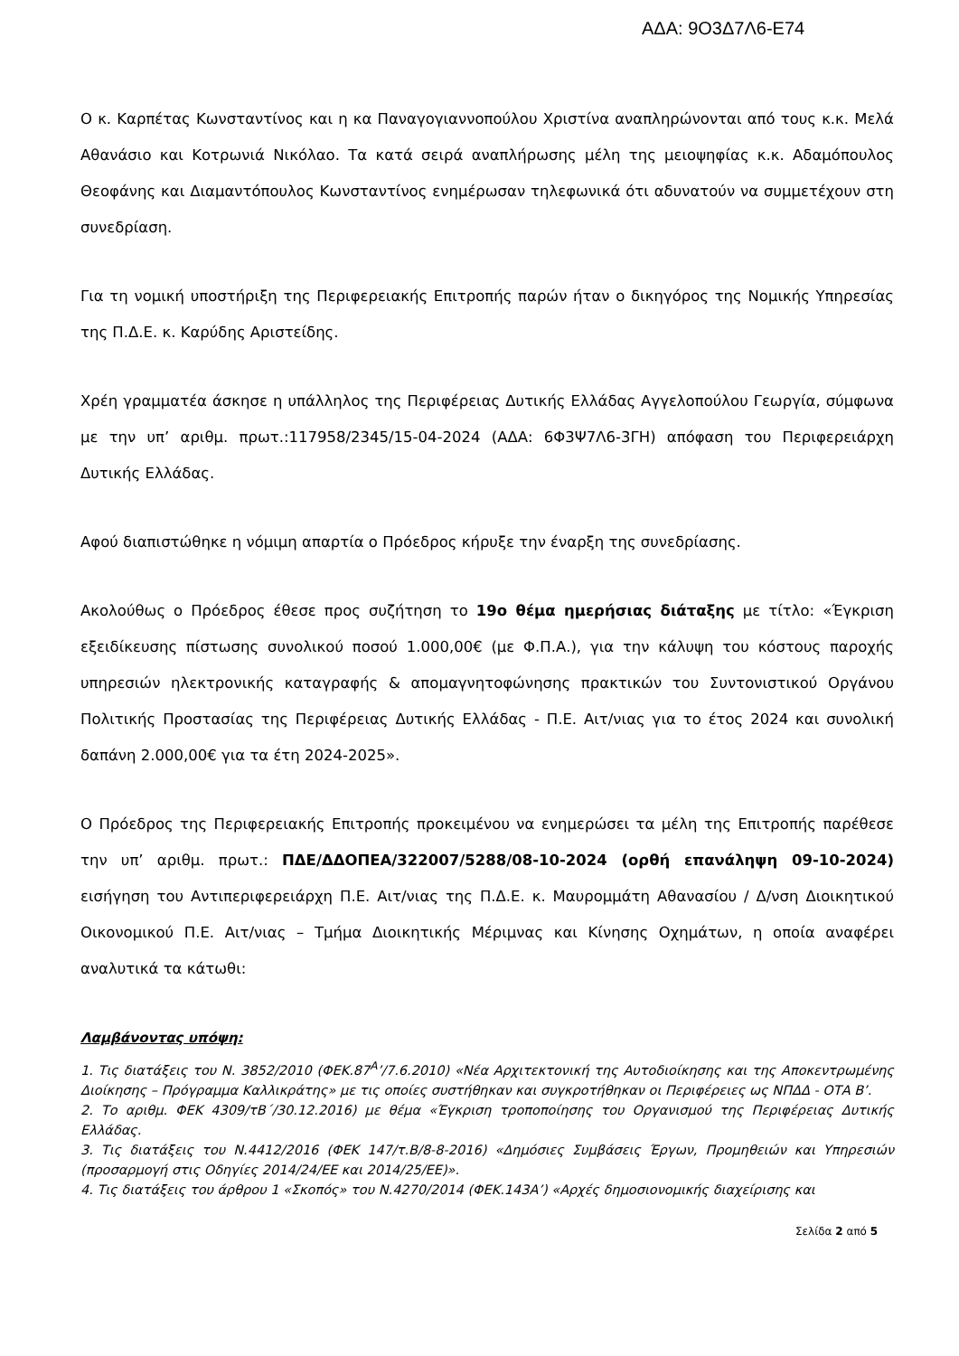ΑΔΑ: 9Ο3Δ7Λ6-Ε74
Ο κ. Καρπέτας Κωνσταντίνος και η κα Παναγογιαννοπούλου Χριστίνα αναπληρώνονται από τους κ.κ. Μελά Αθανάσιο και Κοτρωνιά Νικόλαο. Τα κατά σειρά αναπλήρωσης μέλη της μειοψηφίας κ.κ. Αδαμόπουλος Θεοφάνης και Διαμαντόπουλος Κωνσταντίνος ενημέρωσαν τηλεφωνικά ότι αδυνατούν να συμμετέχουν στη συνεδρίαση.
Για τη νομική υποστήριξη της Περιφερειακής Επιτροπής παρών ήταν ο δικηγόρος της Νομικής Υπηρεσίας της Π.Δ.Ε. κ. Καρύδης Αριστείδης.
Χρέη γραμματέα άσκησε η υπάλληλος της Περιφέρειας Δυτικής Ελλάδας Αγγελοπούλου Γεωργία, σύμφωνα με την υπ’ αριθμ. πρωτ.:117958/2345/15-04-2024 (ΑΔΑ: 6Φ3Ψ7Λ6-3ΓΗ) απόφαση του Περιφερειάρχη Δυτικής Ελλάδας.
Αφού διαπιστώθηκε η νόμιμη απαρτία ο Πρόεδρος κήρυξε την έναρξη της συνεδρίασης.
Ακολούθως ο Πρόεδρος έθεσε προς συζήτηση το 19ο θέμα ημερήσιας διάταξης με τίτλο: «Έγκριση εξειδίκευσης πίστωσης συνολικού ποσού 1.000,00€ (με Φ.Π.Α.), για την κάλυψη του κόστους παροχής υπηρεσιών ηλεκτρονικής καταγραφής & απομαγνητοφώνησης πρακτικών του Συντονιστικού Οργάνου Πολιτικής Προστασίας της Περιφέρειας Δυτικής Ελλάδας - Π.Ε. Αιτ/νιας για το έτος 2024 και συνολική δαπάνη 2.000,00€ για τα έτη 2024-2025».
Ο Πρόεδρος της Περιφερειακής Επιτροπής προκειμένου να ενημερώσει τα μέλη της Επιτροπής παρέθεσε την υπ’ αριθμ. πρωτ.: ΠΔΕ/ΔΔΟΠΕΑ/322007/5288/08-10-2024 (ορθή επανάληψη 09-10-2024) εισήγηση του Αντιπεριφερειάρχη Π.Ε. Αιτ/νιας της Π.Δ.Ε. κ. Μαυρομμάτη Αθανασίου / Δ/νση Διοικητικού Οικονομικού Π.Ε. Αιτ/νιας – Τμήμα Διοικητικής Μέριμνας και Κίνησης Οχημάτων, η οποία αναφέρει αναλυτικά τα κάτωθι:
Λαμβάνοντας υπόψη:
1. Τις διατάξεις του Ν. 3852/2010 (ΦΕΚ.87<sup>Α</sup>’/7.6.2010) «Νέα Αρχιτεκτονική της Αυτοδιοίκησης και της Αποκεντρωμένης Διοίκησης – Πρόγραμμα Καλλικράτης» με τις οποίες συστήθηκαν και συγκροτήθηκαν οι Περιφέρειες ως ΝΠΔΔ - ΟΤΑ Β’.
2. Το αριθμ. ΦΕΚ 4309/τΒ΄/30.12.2016) με θέμα «Έγκριση τροποποίησης του Οργανισμού της Περιφέρειας Δυτικής Ελλάδας.
3. Τις διατάξεις του Ν.4412/2016 (ΦΕΚ 147/τ.Β/8-8-2016) «Δημόσιες Συμβάσεις Έργων, Προμηθειών και Υπηρεσιών (προσαρμογή στις Οδηγίες 2014/24/ΕΕ και 2014/25/ΕΕ)».
4. Τις διατάξεις του άρθρου 1 «Σκοπός» του Ν.4270/2014 (ΦΕΚ.143Α’) «Αρχές δημοσιονομικής διαχείρισης και
Σελίδα 2 από 5